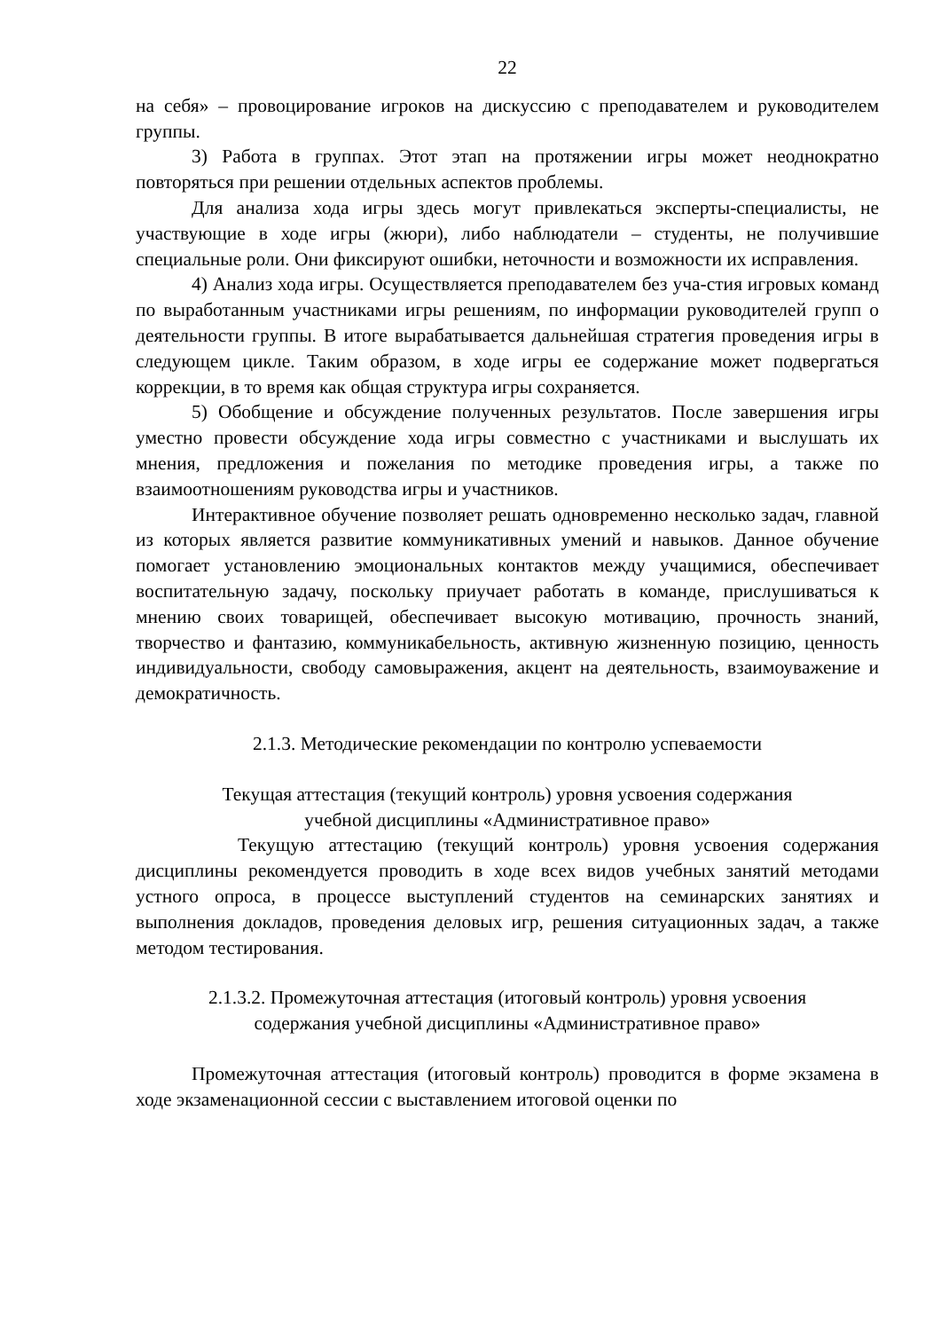22
на себя» – провоцирование игроков на дискуссию с преподавателем и руководителем группы.
3) Работа в группах. Этот этап на протяжении игры может неоднократно повторяться при решении отдельных аспектов проблемы.
Для анализа хода игры здесь могут привлекаться эксперты-специалисты, не участвующие в ходе игры (жюри), либо наблюдатели – студенты, не получившие специальные роли. Они фиксируют ошибки, неточности и возможности их исправления.
4) Анализ хода игры. Осуществляется преподавателем без уча-стия игровых команд по выработанным участниками игры решениям, по информации руководителей групп о деятельности группы. В итоге вырабатывается дальнейшая стратегия проведения игры в следующем цикле. Таким образом, в ходе игры ее содержание может подвергаться коррекции, в то время как общая структура игры сохраняется.
5) Обобщение и обсуждение полученных результатов. После завершения игры уместно провести обсуждение хода игры совместно с участниками и выслушать их мнения, предложения и пожелания по методике проведения игры, а также по взаимоотношениям руководства игры и участников.
Интерактивное обучение позволяет решать одновременно несколько задач, главной из которых является развитие коммуникативных умений и навыков. Данное обучение помогает установлению эмоциональных контактов между учащимися, обеспечивает воспитательную задачу, поскольку приучает работать в команде, прислушиваться к мнению своих товарищей, обеспечивает высокую мотивацию, прочность знаний, творчество и фантазию, коммуникабельность, активную жизненную позицию, ценность индивидуальности, свободу самовыражения, акцент на деятельность, взаимоуважение и демократичность.
2.1.3. Методические рекомендации по контролю успеваемости
Текущая аттестация (текущий контроль) уровня усвоения содержания
учебной дисциплины «Административное право»
Текущую аттестацию (текущий контроль) уровня усвоения содержания дисциплины рекомендуется проводить в ходе всех видов учебных занятий методами устного опроса, в процессе выступлений студентов на семинарских занятиях и выполнения докладов, проведения деловых игр, решения ситуационных задач, а также методом тестирования.
2.1.3.2. Промежуточная аттестация (итоговый контроль) уровня усвоения
содержания учебной дисциплины «Административное право»
Промежуточная аттестация (итоговый контроль) проводится в форме экзамена в ходе экзаменационной сессии с выставлением итоговой оценки по